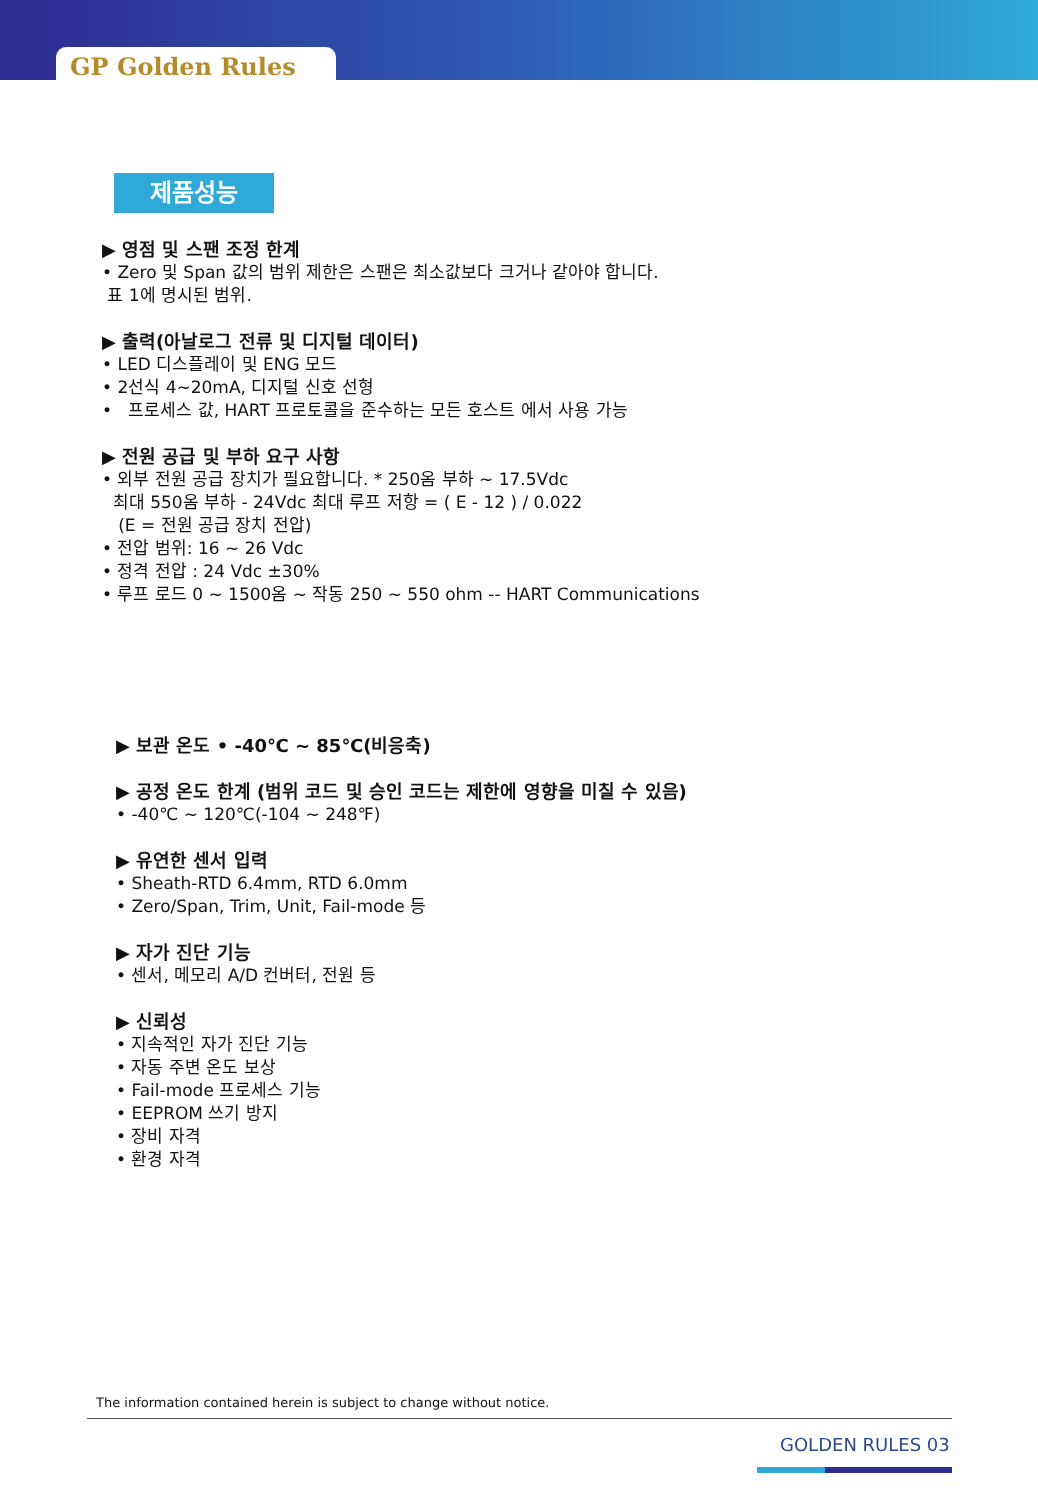GP Golden Rules
제품성능
▶ 영점 및 스팬 조정 한계
• Zero 및 Span 값의 범위 제한은 스팬은 최소값보다 크거나 같아야 합니다.
표 1에 명시된 범위.
▶ 출력(아날로그 전류 및 디지털 데이터)
• LED 디스플레이 및 ENG 모드
• 2선식 4~20mA, 디지털 신호 선형
• 프로세스 값, HART 프로토콜을 준수하는 모든 호스트 에서 사용 가능
▶ 전원 공급 및 부하 요구 사항
• 외부 전원 공급 장치가 필요합니다. * 250옴 부하 ~ 17.5Vdc
최대 550옴 부하 - 24Vdc 최대 루프 저항 = ( E - 12 ) / 0.022
(E = 전원 공급 장치 전압)
• 전압 범위: 16 ~ 26 Vdc
• 정격 전압 : 24 Vdc ±30%
• 루프 로드 0 ~ 1500옴 ~ 작동 250 ~ 550 ohm -- HART Communications
▶ 보관 온도 • -40℃ ~ 85℃(비응축)
▶ 공정 온도 한계 (범위 코드 및 승인 코드는 제한에 영향을 미칠 수 있음)
• -40℃ ~ 120℃(-104 ~ 248℉)
▶ 유연한 센서 입력
• Sheath-RTD 6.4mm, RTD 6.0mm
• Zero/Span, Trim, Unit, Fail-mode 등
▶ 자가 진단 기능
• 센서, 메모리 A/D 컨버터, 전원 등
▶ 신뢰성
• 지속적인 자가 진단 기능
• 자동 주변 온도 보상
• Fail-mode 프로세스 기능
• EEPROM 쓰기 방지
• 장비 자격
• 환경 자격
The information contained herein is subject to change without notice.
GOLDEN RULES 03